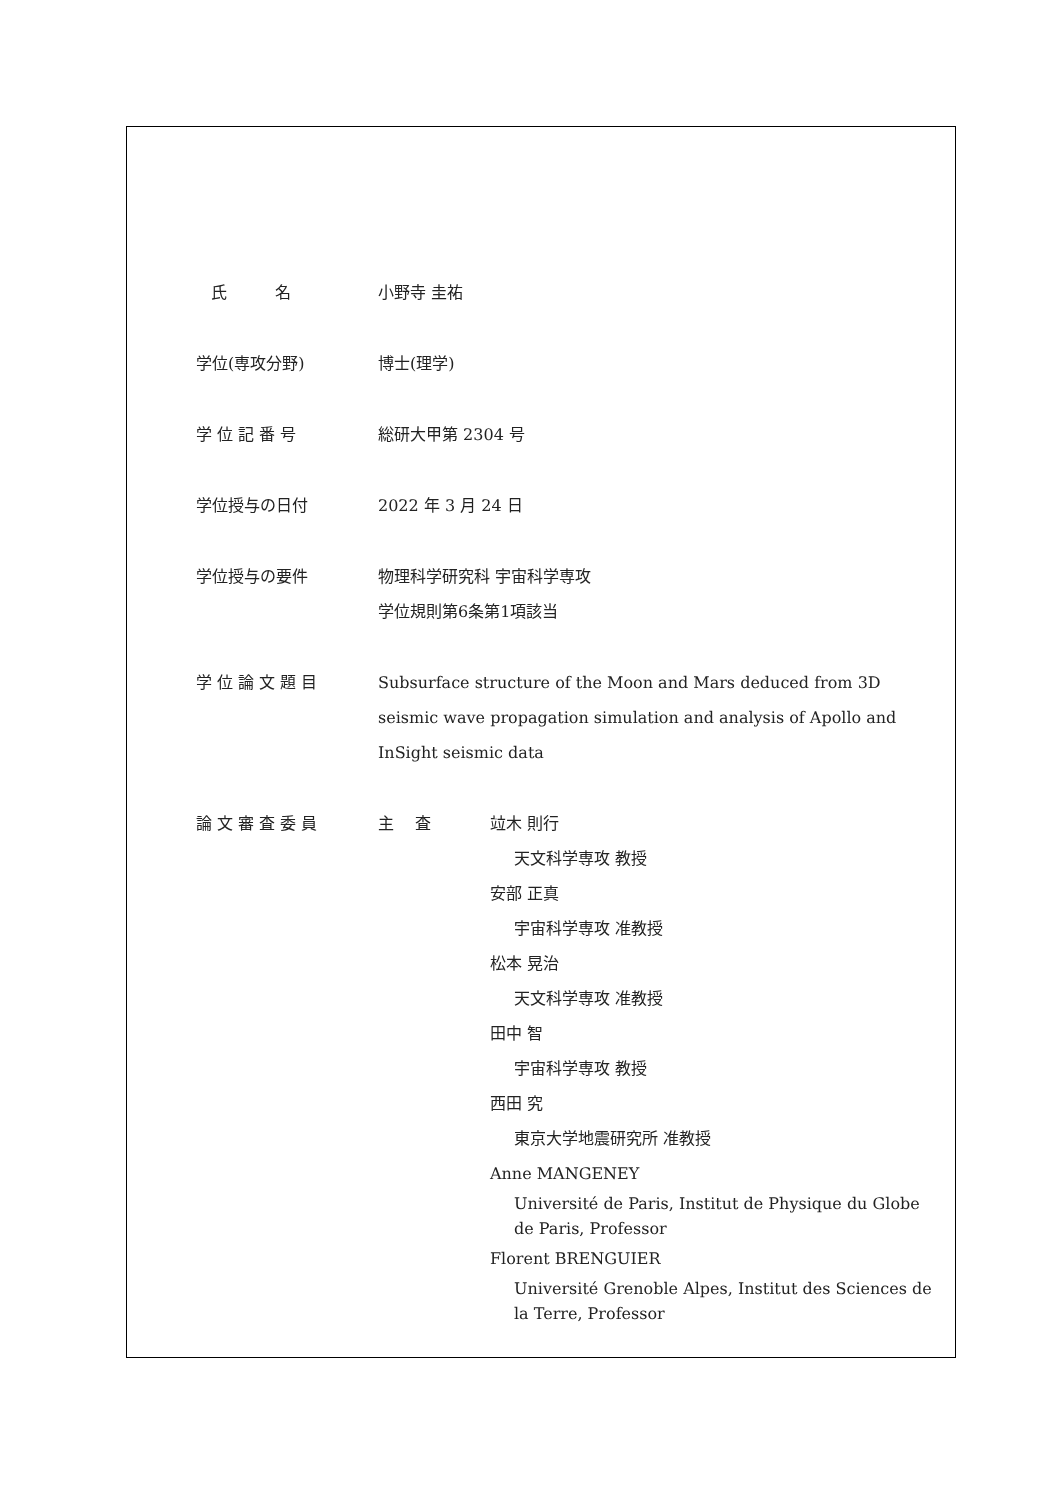| 氏 名 | 小野寺 圭祐 | |
| 学位(専攻分野) | 博士(理学) | |
| 学 位 記 番 号 | 総研大甲第 2304 号 | |
| 学位授与の日付 | 2022 年 3 月 24 日 | |
| 学位授与の要件 | 物理科学研究科 宇宙科学専攻 学位規則第6条第1項該当 | |
| 学 位 論 文 題 目 | Subsurface structure of the Moon and Mars deduced from 3D seismic wave propagation simulation and analysis of Apollo and InSight seismic data | |
| 論 文 審 査 委 員 | 主 査 | 竝木 則行 天文科学専攻 教授 安部 正真 宇宙科学専攻 准教授 松本 晃治 天文科学専攻 准教授 田中 智 宇宙科学専攻 教授 西田 究 東京大学地震研究所 准教授 Anne MANGENEY Université de Paris, Institut de Physique du Globe de Paris, Professor Florent BRENGUIER Université Grenoble Alpes, Institut des Sciences de la Terre, Professor |